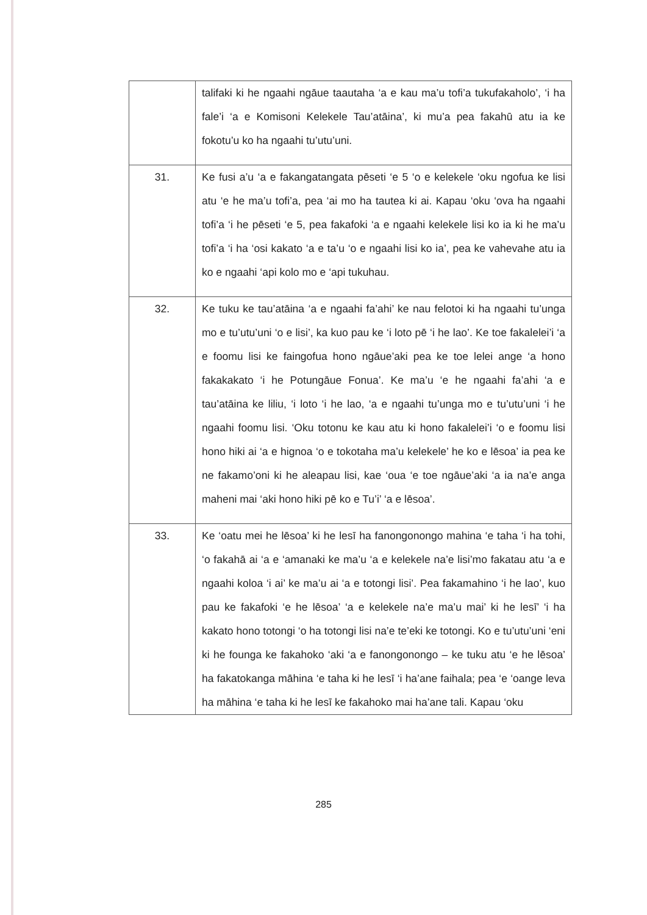| | talifaki ki he ngaahi ngāue taautaha ‘a e kau ma’u tofi’a tukufakaholo’, ‘i ha fale’i ‘a e Komisoni Kelekele Tau’atāina’, ki mu’a pea fakahū atu ia ke fokotu’u ko ha ngaahi tu’utu’uni. |
| 31. | Ke fusi a’u ‘a e fakangatangata pēseti ‘e 5 ‘o e kelekele ‘oku ngofua ke lisi atu ‘e he ma’u tofi’a, pea ‘ai mo ha tautea ki ai. Kapau ‘oku ‘ova ha ngaahi tofi’a ‘i he pēseti ‘e 5, pea fakafoki ‘a e ngaahi kelekele lisi ko ia ki he ma’u tofi’a ‘i ha ‘osi kakato ‘a e ta’u ‘o e ngaahi lisi ko ia’, pea ke vahevahe atu ia ko e ngaahi ‘api kolo mo e ‘api tukuhau. |
| 32. | Ke tuku ke tau’atāina ‘a e ngaahi fa’ahi’ ke nau felotoi ki ha ngaahi tu’unga mo e tu’utu’uni ‘o e lisi’, ka kuo pau ke ‘i loto pē ‘i he lao’. Ke toe fakalelei’i ‘a e foomu lisi ke faingofua hono ngāue’aki pea ke toe lelei ange ‘a hono fakakakato ‘i he Potungāue Fonua’. Ke ma’u ‘e he ngaahi fa’ahi ‘a e tau’atāina ke liliu, ‘i loto ‘i he lao, ‘a e ngaahi tu’unga mo e tu’utu’uni ‘i he ngaahi foomu lisi. ‘Oku totonu ke kau atu ki hono fakalelei’i ‘o e foomu lisi hono hiki ai ‘a e hignoa ‘o e tokotaha ma’u kelekele’ he ko e lēsoa’ ia pea ke ne fakamo’oni ki he aleapau lisi, kae ‘oua ‘e toe ngāue’aki ‘a ia na’e anga maheni mai ‘aki hono hiki pē ko e Tu’i’ ‘a e lēsoa’. |
| 33. | Ke ‘oatu mei he lēsoa’ ki he lesī ha fanongonongo mahina ‘e taha ‘i ha tohi, ‘o fakahā ai ‘a e ‘amanaki ke ma’u ‘a e kelekele na’e lisi’mo fakatau atu ‘a e ngaahi koloa ‘i ai’ ke ma’u ai ‘a e totongi lisi’. Pea fakamahino ‘i he lao’, kuo pau ke fakafoki ‘e he lēsoa’ ‘a e kelekele na’e ma’u mai’ ki he lesī’ ‘i ha kakato hono totongi ‘o ha totongi lisi na’e te’eki ke totongi. Ko e tu’utu’uni ‘eni ki he founga ke fakahoko ‘aki ‘a e fanongonongo – ke tuku atu ‘e he lēsoa’ ha fakatokanga māhina ‘e taha ki he lesī ‘i ha’ane faihala; pea ‘e ‘oange leva ha māhina ‘e taha ki he lesī ke fakahoko mai ha’ane tali. Kapau ‘oku |
285